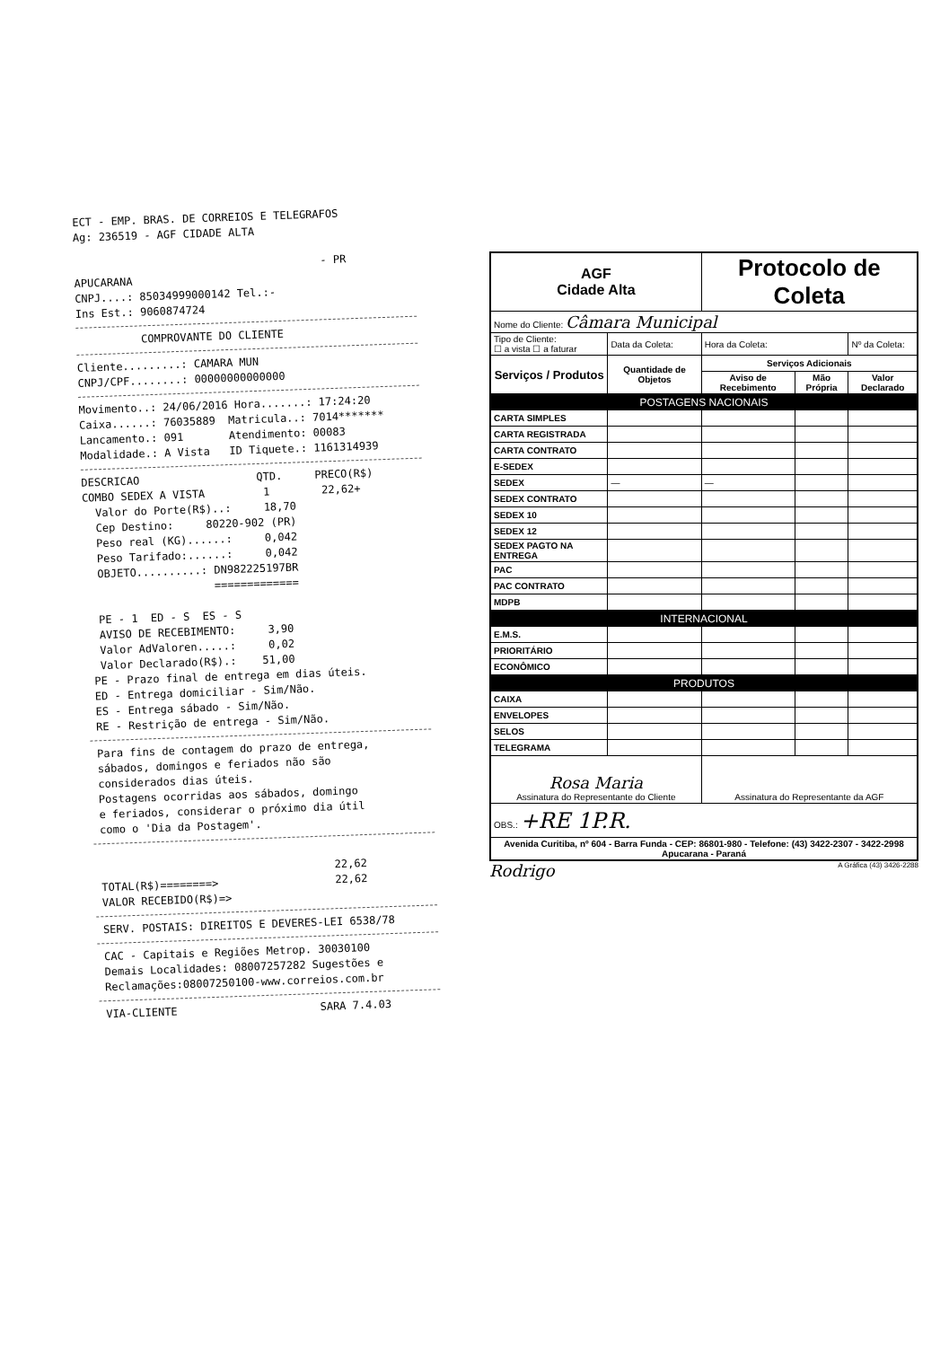ECT - EMP. BRAS. DE CORREIOS E TELEGRAFOS Ag: 236519 - AGF CIDADE ALTA - PR APUCARANA CNPJ....: 85034999000142 Tel.:- Ins Est.: 9060874724
COMPROVANTE DO CLIENTE
Cliente.........: CAMARA MUN CNPJ/CPF........: 00000000000000
Movimento..: 24/06/2016 Hora.......: 17:24:20 Caixa......: 76035889 Matricula..: 7014******* Lancamento.: 091 Atendimento: 00083 Modalidade.: A Vista ID Tiquete.: 1161314939
DESCRICAO QTD. PRECO(R$) COMBO SEDEX A VISTA 1 22,62+ Valor do Porte(R$)..: 18,70 Cep Destino: 80220-902 (PR) Peso real (KG)......: 0,042 Peso Tarifado:......: 0,042 OBJETO..........: DN982225197BR ============= PE - 1 ED - S ES - S AVISO DE RECEBIMENTO: 3,90 Valor AdValoren.....: 0,02 Valor Declarado(R$).: 51,00 PE - Prazo final de entrega em dias úteis. ED - Entrega domiciliar - Sim/Não. ES - Entrega sábado - Sim/Não. RE - Restrição de entrega - Sim/Não.
Para fins de contagem do prazo de entrega, sábados, domingos e feriados não são considerados dias úteis. Postagens ocorridas aos sábados, domingo e feriados, considerar o próximo dia útil como o 'Dia da Postagem'.
22,62 TOTAL(R$)========> 22,62 VALOR RECEBIDO(R$)=>
SERV. POSTAIS: DIREITOS E DEVERES-LEI 6538/78
CAC - Capitais e Regiões Metrop. 30030100 Demais Localidades: 08007257282 Sugestões e Reclamações:08007250100-www.correios.com.br
VIA-CLIENTE SARA 7.4.03
| AGF Cidade Alta | | Protocolo de Coleta | | | |
| Nome do Cliente: Câmara Municipal | | | | | |
| Tipo de Cliente: ☐ a vista ☐ a faturar | Data da Coleta: | Hora da Coleta: | | Nº da Coleta: | |
| Serviços / Produtos | Quantidade de Objetos | Serviços Adicionais | | | |
| | | Aviso de Recebimento | Mão Própria | Valor Declarado | |
| POSTAGENS NACIONAIS | | | | | |
| CARTA SIMPLES | | | | | |
| CARTA REGISTRADA | | | | | |
| CARTA CONTRATO | | | | | |
| E-SEDEX | | | | | |
| SEDEX | — | — | | | |
| SEDEX CONTRATO | | | | | |
| SEDEX 10 | | | | | |
| SEDEX 12 | | | | | |
| SEDEX PAGTO NA ENTREGA | | | | | |
| PAC | | | | | |
| PAC CONTRATO | | | | | |
| MDPB | | | | | |
| INTERNACIONAL | | | | | |
| E.M.S. | | | | | |
| PRIORITÁRIO | | | | | |
| ECONÔMICO | | | | | |
| PRODUTOS | | | | | |
| CAIXA | | | | | |
| ENVELOPES | | | | | |
| SELOS | | | | | |
| TELEGRAMA | | | | | |
| Rosa Maria Assinatura do Representante do Cliente | | Assinatura do Representante da AGF | | | |
| OBS.: +RE 1P.R. | | | | | |
| Avenida Curitiba, nº 604 - Barra Funda - CEP: 86801-980 - Telefone: (43) 3422-2307 - 3422-2998 Apucarana - Paraná | | | | | |
Rodrigo A Gráfica (43) 3426-2288